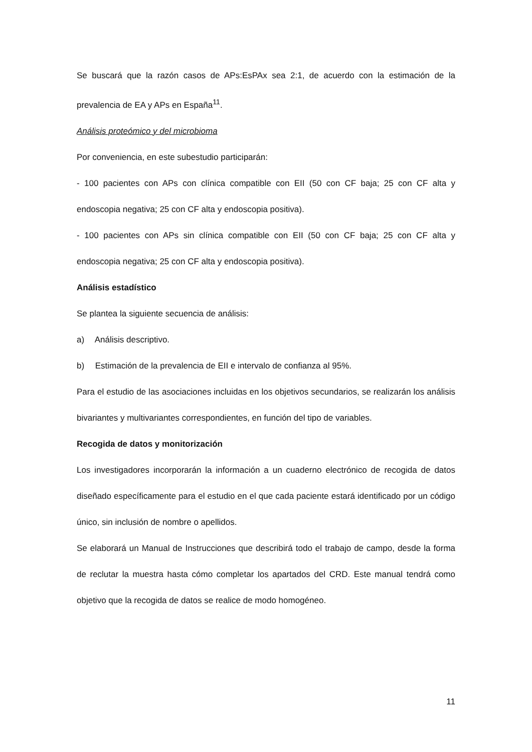Se buscará que la razón casos de APs:EsPAx sea 2:1, de acuerdo con la estimación de la prevalencia de EA y APs en España<sup>11</sup>.
Análisis proteómico y del microbioma
Por conveniencia, en este subestudio participarán:
- 100 pacientes con APs con clínica compatible con EII (50 con CF baja; 25 con CF alta y endoscopia negativa; 25 con CF alta y endoscopia positiva).
- 100 pacientes con APs sin clínica compatible con EII (50 con CF baja; 25 con CF alta y endoscopia negativa; 25 con CF alta y endoscopia positiva).
Análisis estadístico
Se plantea la siguiente secuencia de análisis:
a) Análisis descriptivo.
b) Estimación de la prevalencia de EII e intervalo de confianza al 95%.
Para el estudio de las asociaciones incluidas en los objetivos secundarios, se realizarán los análisis bivariantes y multivariantes correspondientes, en función del tipo de variables.
Recogida de datos y monitorización
Los investigadores incorporarán la información a un cuaderno electrónico de recogida de datos diseñado específicamente para el estudio en el que cada paciente estará identificado por un código único, sin inclusión de nombre o apellidos.
Se elaborará un Manual de Instrucciones que describirá todo el trabajo de campo, desde la forma de reclutar la muestra hasta cómo completar los apartados del CRD. Este manual tendrá como objetivo que la recogida de datos se realice de modo homogéneo.
11